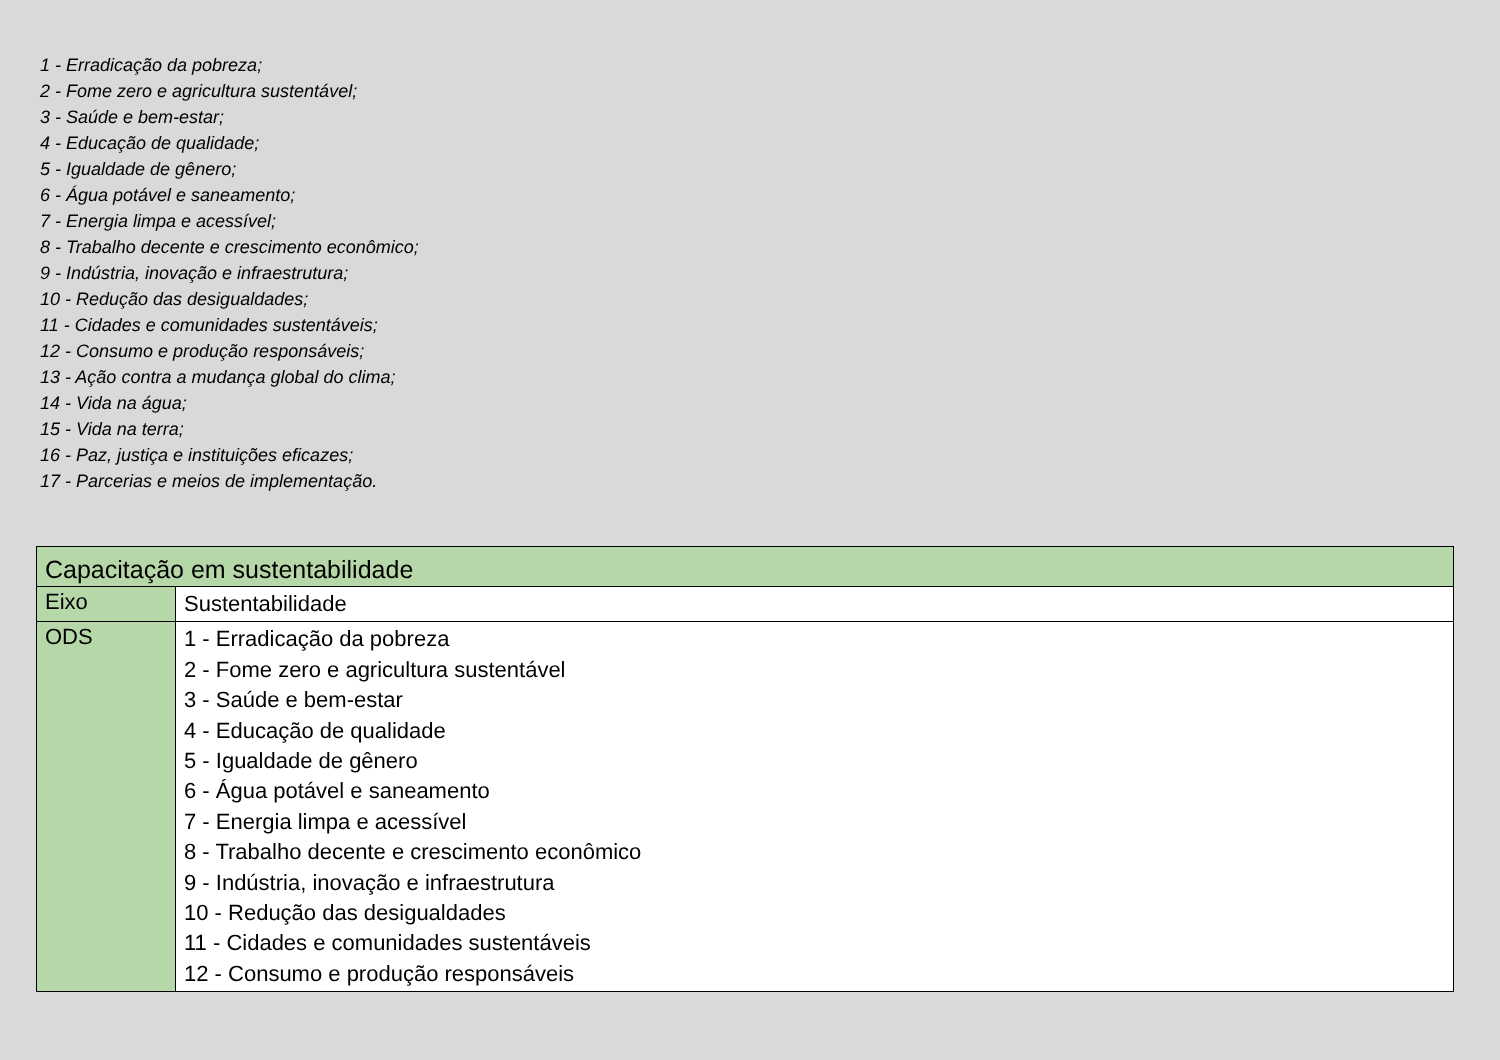1 - Erradicação da pobreza;
2 - Fome zero e agricultura sustentável;
3 - Saúde e bem-estar;
4 - Educação de qualidade;
5 - Igualdade de gênero;
6 - Água potável e saneamento;
7 - Energia limpa e acessível;
8 - Trabalho decente e crescimento econômico;
9 - Indústria, inovação e infraestrutura;
10 - Redução das desigualdades;
11 - Cidades e comunidades sustentáveis;
12 - Consumo e produção responsáveis;
13 - Ação contra a mudança global do clima;
14 - Vida na água;
15 - Vida na terra;
16 - Paz, justiça e instituições eficazes;
17 - Parcerias e meios de implementação.
| Capacitação em sustentabilidade | |
| --- | --- |
| Eixo | Sustentabilidade |
| ODS | 1 - Erradicação da pobreza 2 - Fome zero e agricultura sustentável 3 - Saúde e bem-estar 4 - Educação de qualidade 5 - Igualdade de gênero 6 - Água potável e saneamento 7 - Energia limpa e acessível 8 - Trabalho decente e crescimento econômico 9 - Indústria, inovação e infraestrutura 10 - Redução das desigualdades 11 - Cidades e comunidades sustentáveis 12 - Consumo e produção responsáveis |